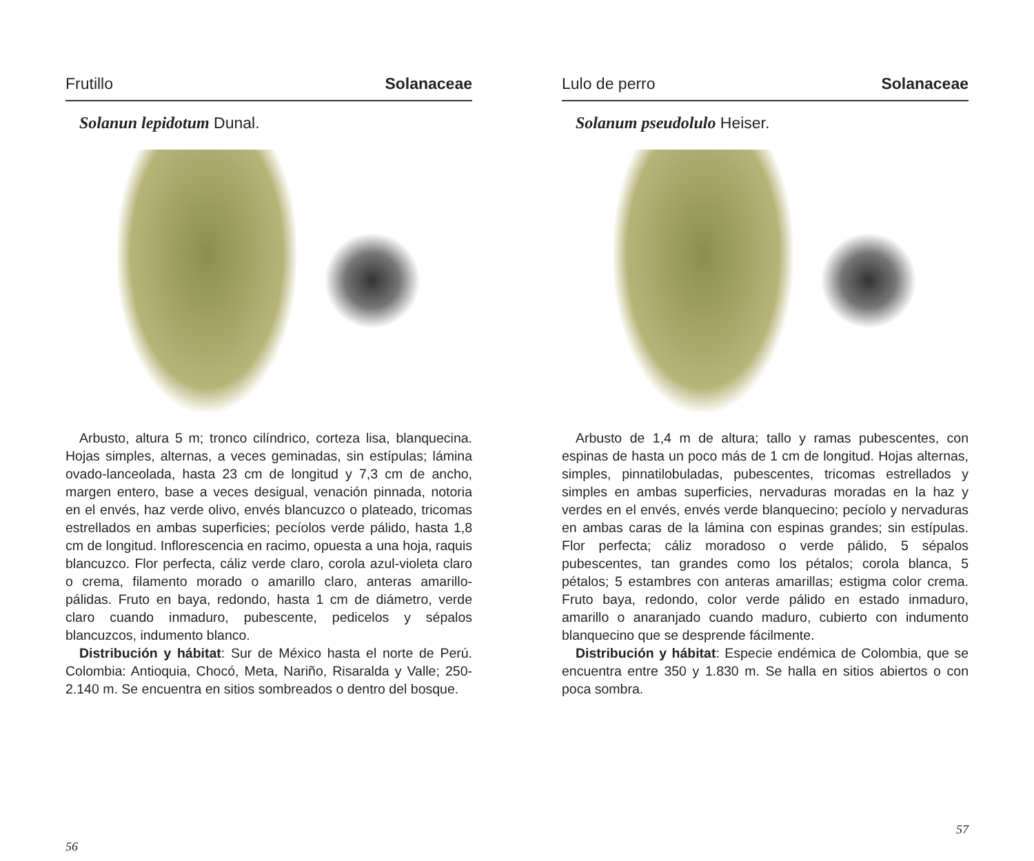Frutillo Solanaceae
Solanun lepidotum Dunal.
Arbusto, altura 5 m; tronco cilíndrico, corteza lisa, blanquecina. Hojas simples, alternas, a veces geminadas, sin estípulas; lámina ovado-lanceolada, hasta 23 cm de longitud y 7,3 cm de ancho, margen entero, base a veces desigual, venación pinnada, notoria en el envés, haz verde olivo, envés blancuzco o plateado, tricomas estrellados en ambas superficies; pecíolos verde pálido, hasta 1,8 cm de longitud. Inflorescencia en racimo, opuesta a una hoja, raquis blancuzco. Flor perfecta, cáliz verde claro, corola azul-violeta claro o crema, filamento morado o amarillo claro, anteras amarillo-pálidas. Fruto en baya, redondo, hasta 1 cm de diámetro, verde claro cuando inmaduro, pubescente, pedicelos y sépalos blancuzcos, indumento blanco.
Distribución y hábitat: Sur de México hasta el norte de Perú. Colombia: Antioquia, Chocó, Meta, Nariño, Risaralda y Valle; 250-2.140 m. Se encuentra en sitios sombreados o dentro del bosque.
56
Lulo de perro Solanaceae
Solanum pseudolulo Heiser.
Arbusto de 1,4 m de altura; tallo y ramas pubescentes, con espinas de hasta un poco más de 1 cm de longitud. Hojas alternas, simples, pinnatilobuladas, pubescentes, tricomas estrellados y simples en ambas superficies, nervaduras moradas en la haz y verdes en el envés, envés verde blanquecino; pecíolo y nervaduras en ambas caras de la lámina con espinas grandes; sin estípulas. Flor perfecta; cáliz moradoso o verde pálido, 5 sépalos pubescentes, tan grandes como los pétalos; corola blanca, 5 pétalos; 5 estambres con anteras amarillas; estigma color crema. Fruto baya, redondo, color verde pálido en estado inmaduro, amarillo o anaranjado cuando maduro, cubierto con indumento blanquecino que se desprende fácilmente.
Distribución y hábitat: Especie endémica de Colombia, que se encuentra entre 350 y 1.830 m. Se halla en sitios abiertos o con poca sombra.
57